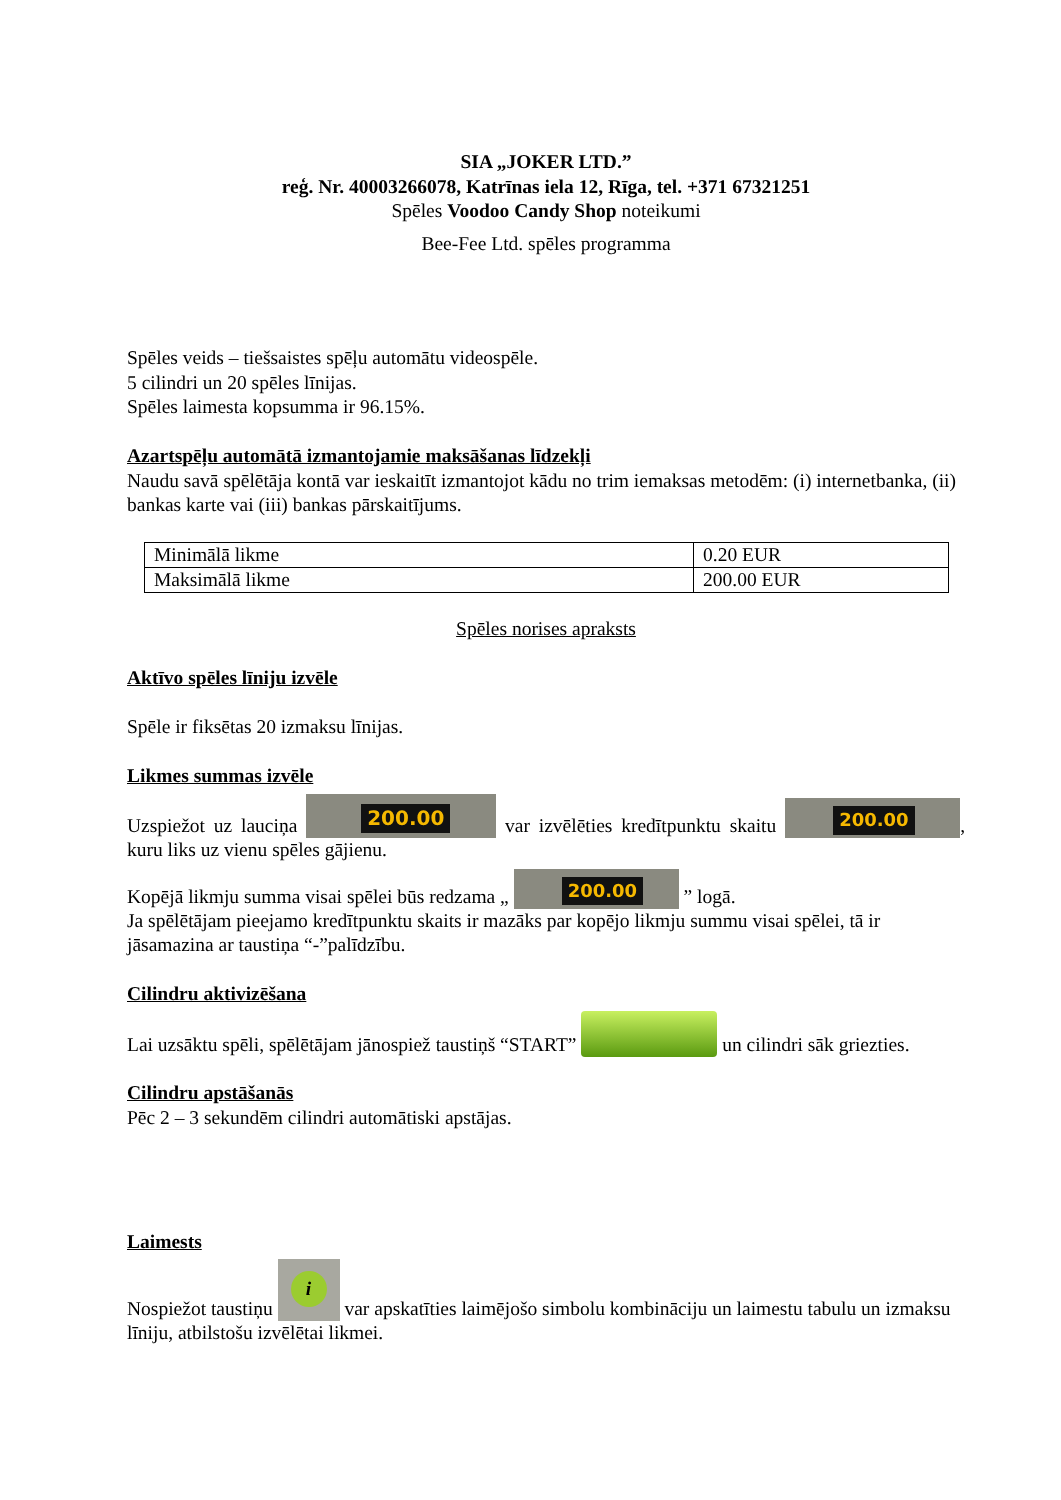SIA „JOKER LTD.”
reģ. Nr. 40003266078, Katrīnas iela 12, Rīga, tel. +371 67321251
Spēles Voodoo Candy Shop noteikumi
Bee-Fee Ltd. spēles programma
Spēles veids – tiešsaistes spēļu automātu videospēle.
5 cilindri un 20 spēles līnijas.
Spēles laimesta kopsumma ir 96.15%.
Azartspēļu automātā izmantojamie maksāšanas līdzekļi
Naudu savā spēlētāja kontā var ieskaitīt izmantojot kādu no trim iemaksas metodēm: (i) internetbanka, (ii) bankas karte vai (iii) bankas pārskaitījums.
| Minimālā likme | 0.20 EUR |
| Maksimālā likme | 200.00 EUR |
Spēles norises apraksts
Aktīvo spēles līniju izvēle
Spēle ir fiksētas 20 izmaksu līnijas.
Likmes summas izvēle
Uzspiežot uz lauciņa 200.00 var izvēlēties kredītpunktu skaitu 200.00, kuru liks uz vienu spēles gājienu.
Kopējā likmju summa visai spēlei būs redzama „ 200.00 ” logā.
Ja spēlētājam pieejamo kredītpunktu skaits ir mazāks par kopējo likmju summu visai spēlei, tā ir jāsamazina ar taustiņa “-”palīdzību.
Cilindru aktivizēšana
Lai uzsāktu spēli, spēlētājam jānospiež taustiņš “START” un cilindri sāk griezties.
Cilindru apstāšanās
Pēc 2 – 3 sekundēm cilindri automātiski apstājas.
Laimests
Nospiežot taustiņu i var apskatīties laimējošo simbolu kombināciju un laimestu tabulu un izmaksu līniju, atbilstošu izvēlētai likmei.